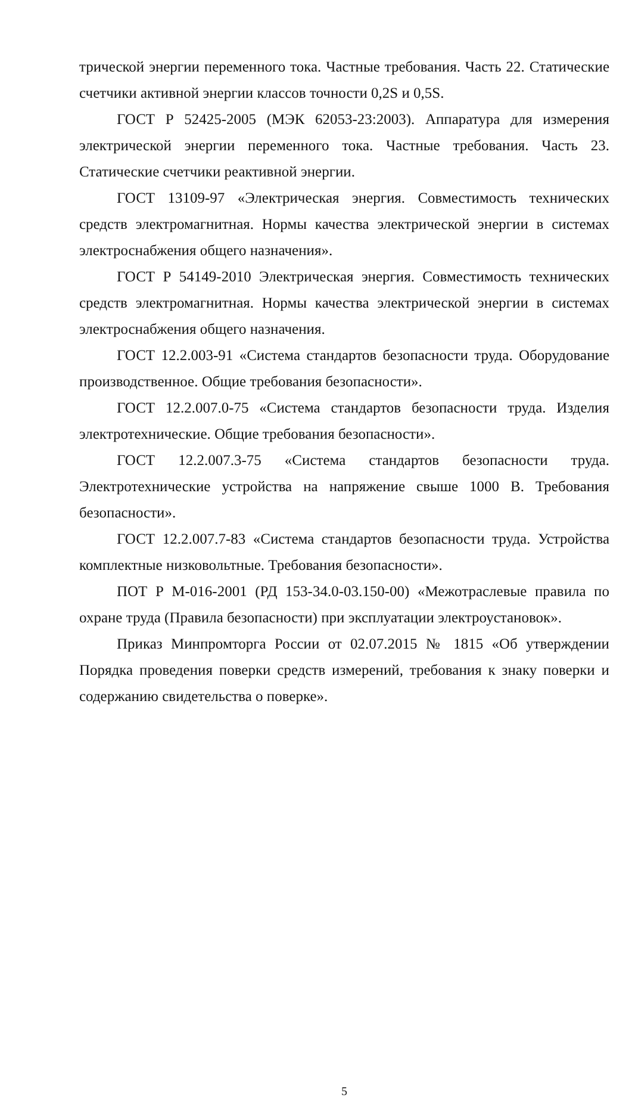трической энергии переменного тока. Частные требования. Часть 22. Статические счетчики активной энергии классов точности 0,2S и 0,5S.
ГОСТ Р 52425-2005 (МЭК 62053-23:2003). Аппаратура для измерения электрической энергии переменного тока. Частные требования. Часть 23. Статические счетчики реактивной энергии.
ГОСТ 13109-97 «Электрическая энергия. Совместимость технических средств электромагнитная. Нормы качества электрической энергии в системах электроснабжения общего назначения».
ГОСТ Р 54149-2010 Электрическая энергия. Совместимость технических средств электромагнитная. Нормы качества электрической энергии в системах электроснабжения общего назначения.
ГОСТ 12.2.003-91 «Система стандартов безопасности труда. Оборудование производственное. Общие требования безопасности».
ГОСТ 12.2.007.0-75 «Система стандартов безопасности труда. Изделия электротехнические. Общие требования безопасности».
ГОСТ 12.2.007.3-75 «Система стандартов безопасности труда. Электротехнические устройства на напряжение свыше 1000 В. Требования безопасности».
ГОСТ 12.2.007.7-83 «Система стандартов безопасности труда. Устройства комплектные низковольтные. Требования безопасности».
ПОТ Р М-016-2001 (РД 153-34.0-03.150-00) «Межотраслевые правила по охране труда (Правила безопасности) при эксплуатации электроустановок».
Приказ Минпромторга России от 02.07.2015 № 1815 «Об утверждении Порядка проведения поверки средств измерений, требования к знаку поверки и содержанию свидетельства о поверке».
5